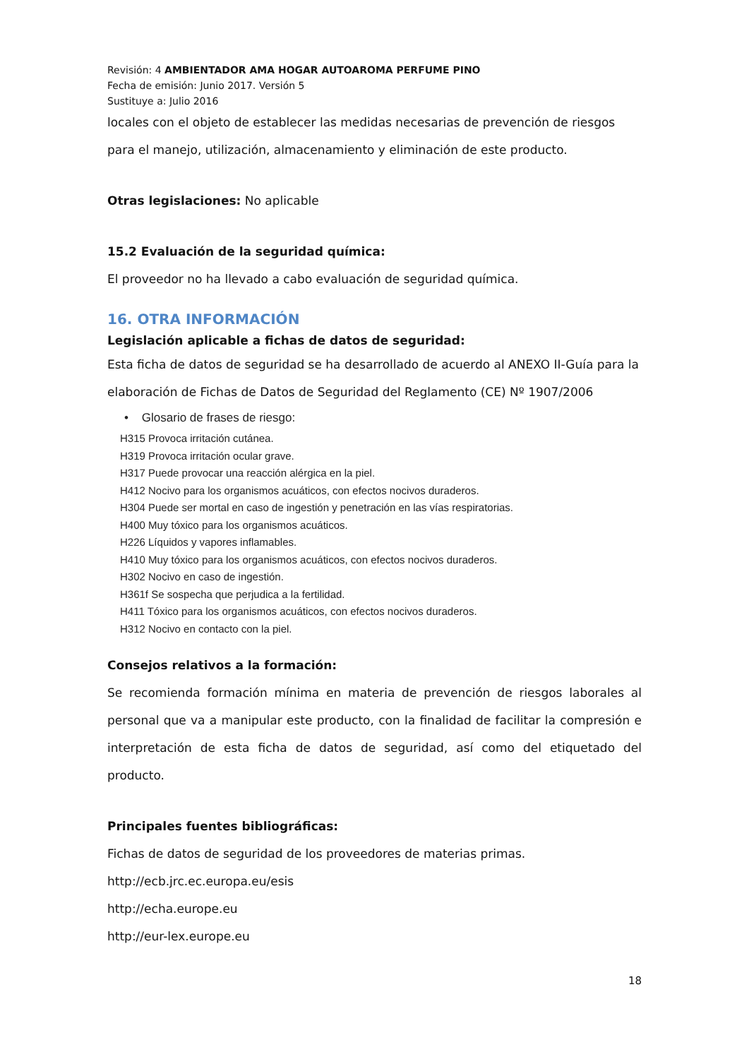Revisión: 4 AMBIENTADOR AMA HOGAR AUTOAROMA PERFUME PINO
Fecha de emisión: Junio 2017. Versión 5
Sustituye a: Julio 2016
locales con el objeto de establecer las medidas necesarias de prevención de riesgos para el manejo, utilización, almacenamiento y eliminación de este producto.
Otras legislaciones: No aplicable
15.2 Evaluación de la seguridad química:
El proveedor no ha llevado a cabo evaluación de seguridad química.
16. OTRA INFORMACIÓN
Legislación aplicable a fichas de datos de seguridad:
Esta ficha de datos de seguridad se ha desarrollado de acuerdo al ANEXO II-Guía para la elaboración de Fichas de Datos de Seguridad del Reglamento (CE) Nº 1907/2006
• Glosario de frases de riesgo:
H315 Provoca irritación cutánea.
H319 Provoca irritación ocular grave.
H317 Puede provocar una reacción alérgica en la piel.
H412 Nocivo para los organismos acuáticos, con efectos nocivos duraderos.
H304 Puede ser mortal en caso de ingestión y penetración en las vías respiratorias.
H400 Muy tóxico para los organismos acuáticos.
H226 Líquidos y vapores inflamables.
H410 Muy tóxico para los organismos acuáticos, con efectos nocivos duraderos.
H302 Nocivo en caso de ingestión.
H361f Se sospecha que perjudica a la fertilidad.
H411 Tóxico para los organismos acuáticos, con efectos nocivos duraderos.
H312 Nocivo en contacto con la piel.
Consejos relativos a la formación:
Se recomienda formación mínima en materia de prevención de riesgos laborales al personal que va a manipular este producto, con la finalidad de facilitar la compresión e interpretación de esta ficha de datos de seguridad, así como del etiquetado del producto.
Principales fuentes bibliográficas:
Fichas de datos de seguridad de los proveedores de materias primas.
http://ecb.jrc.ec.europa.eu/esis
http://echa.europe.eu
http://eur-lex.europe.eu
18